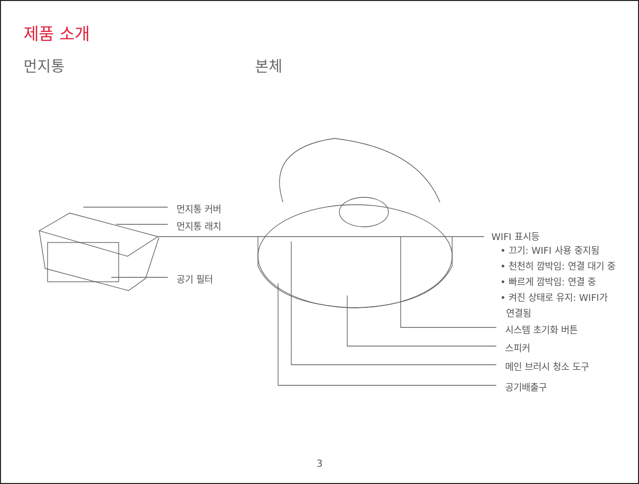제품 소개
먼지통 본체
먼지통 커버
먼지통 래치
공기 필터
WIFI 표시등
• 끄기: WIFI 사용 중지됨
• 천천히 깜박임: 연결 대기 중
• 빠르게 깜박임: 연결 중
• 켜진 상태로 유지: WIFI가
연결됨
시스템 초기화 버튼
스피커
메인 브러시 청소 도구
공기배출구
3